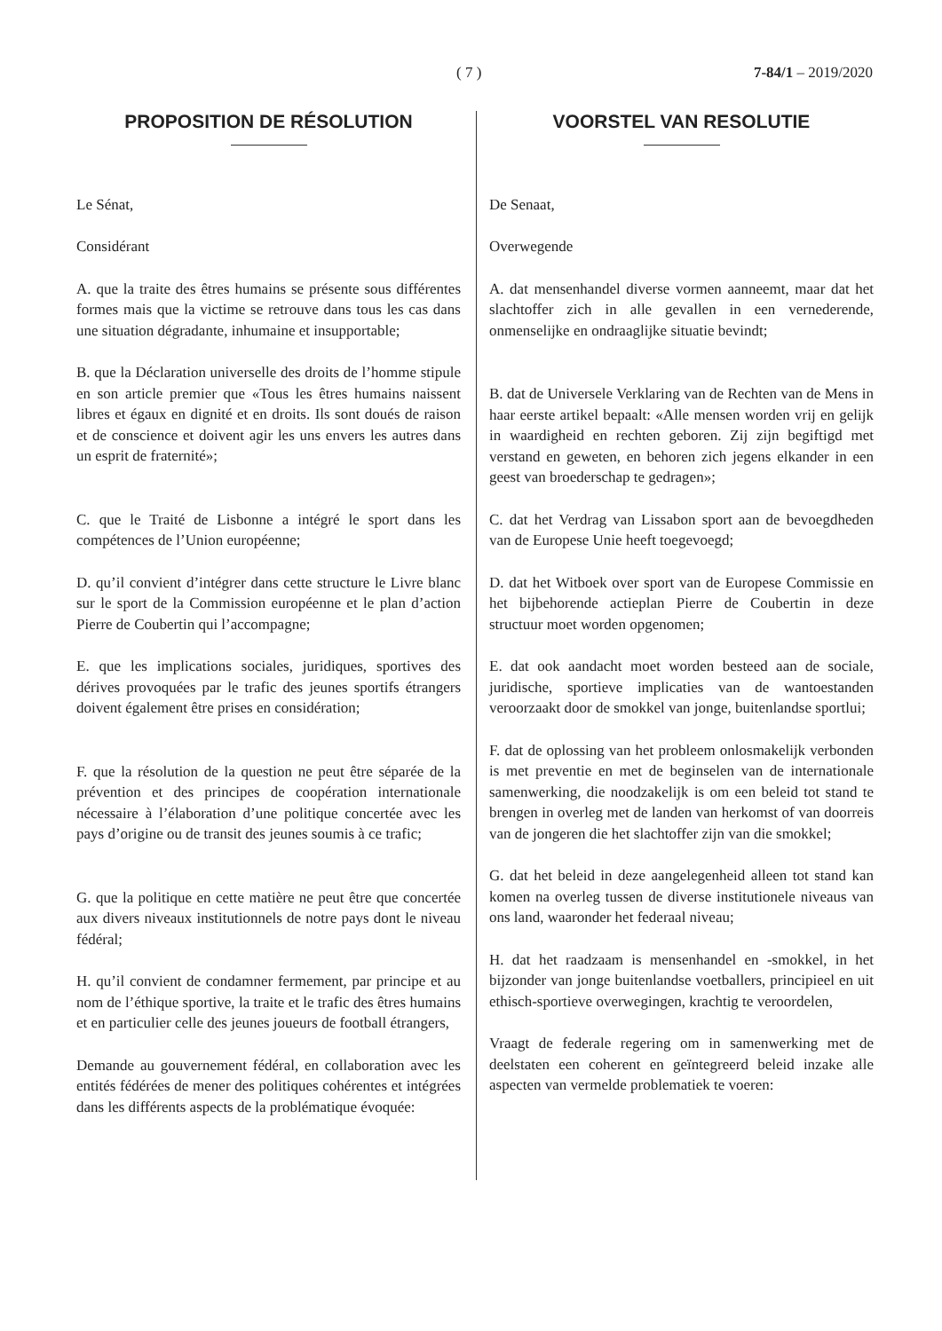( 7 ) 7-84/1 – 2019/2020
PROPOSITION DE RÉSOLUTION
Le Sénat,
Considérant
A. que la traite des êtres humains se présente sous différentes formes mais que la victime se retrouve dans tous les cas dans une situation dégradante, inhumaine et insupportable;
B. que la Déclaration universelle des droits de l’homme stipule en son article premier que «Tous les êtres humains naissent libres et égaux en dignité et en droits. Ils sont doués de raison et de conscience et doivent agir les uns envers les autres dans un esprit de fraternité»;
C. que le Traité de Lisbonne a intégré le sport dans les compétences de l’Union européenne;
D. qu’il convient d’intégrer dans cette structure le Livre blanc sur le sport de la Commission européenne et le plan d’action Pierre de Coubertin qui l’accompagne;
E. que les implications sociales, juridiques, sportives des dérives provoquées par le trafic des jeunes sportifs étrangers doivent également être prises en considération;
F. que la résolution de la question ne peut être séparée de la prévention et des principes de coopération internationale nécessaire à l’élaboration d’une politique concertée avec les pays d’origine ou de transit des jeunes soumis à ce trafic;
G. que la politique en cette matière ne peut être que concertée aux divers niveaux institutionnels de notre pays dont le niveau fédéral;
H. qu’il convient de condamner fermement, par principe et au nom de l’éthique sportive, la traite et le trafic des êtres humains et en particulier celle des jeunes joueurs de football étrangers,
Demande au gouvernement fédéral, en collaboration avec les entités fédérées de mener des politiques cohérentes et intégrées dans les différents aspects de la problématique évoquée:
VOORSTEL VAN RESOLUTIE
De Senaat,
Overwegende
A. dat mensenhandel diverse vormen aanneemt, maar dat het slachtoffer zich in alle gevallen in een vernederende, onmenselijke en ondraaglijke situatie bevindt;
B. dat de Universele Verklaring van de Rechten van de Mens in haar eerste artikel bepaalt: «Alle mensen worden vrij en gelijk in waardigheid en rechten geboren. Zij zijn begiftigd met verstand en geweten, en behoren zich jegens elkander in een geest van broederschap te gedragen»;
C. dat het Verdrag van Lissabon sport aan de bevoegdheden van de Europese Unie heeft toegevoegd;
D. dat het Witboek over sport van de Europese Commissie en het bijbehorende actieplan Pierre de Coubertin in deze structuur moet worden opgenomen;
E. dat ook aandacht moet worden besteed aan de sociale, juridische, sportieve implicaties van de wantoestanden veroorzaakt door de smokkel van jonge, buitenlandse sportlui;
F. dat de oplossing van het probleem onlosmakelijk verbonden is met preventie en met de beginselen van de internationale samenwerking, die noodzakelijk is om een beleid tot stand te brengen in overleg met de landen van herkomst of van doorreis van de jongeren die het slachtoffer zijn van die smokkel;
G. dat het beleid in deze aangelegenheid alleen tot stand kan komen na overleg tussen de diverse institutionele niveaus van ons land, waaronder het federaal niveau;
H. dat het raadzaam is mensenhandel en -smokkel, in het bijzonder van jonge buitenlandse voetballers, principieel en uit ethisch-sportieve overwegingen, krachtig te veroordelen,
Vraagt de federale regering om in samenwerking met de deelstaten een coherent en geïntegreerd beleid inzake alle aspecten van vermelde problematiek te voeren: